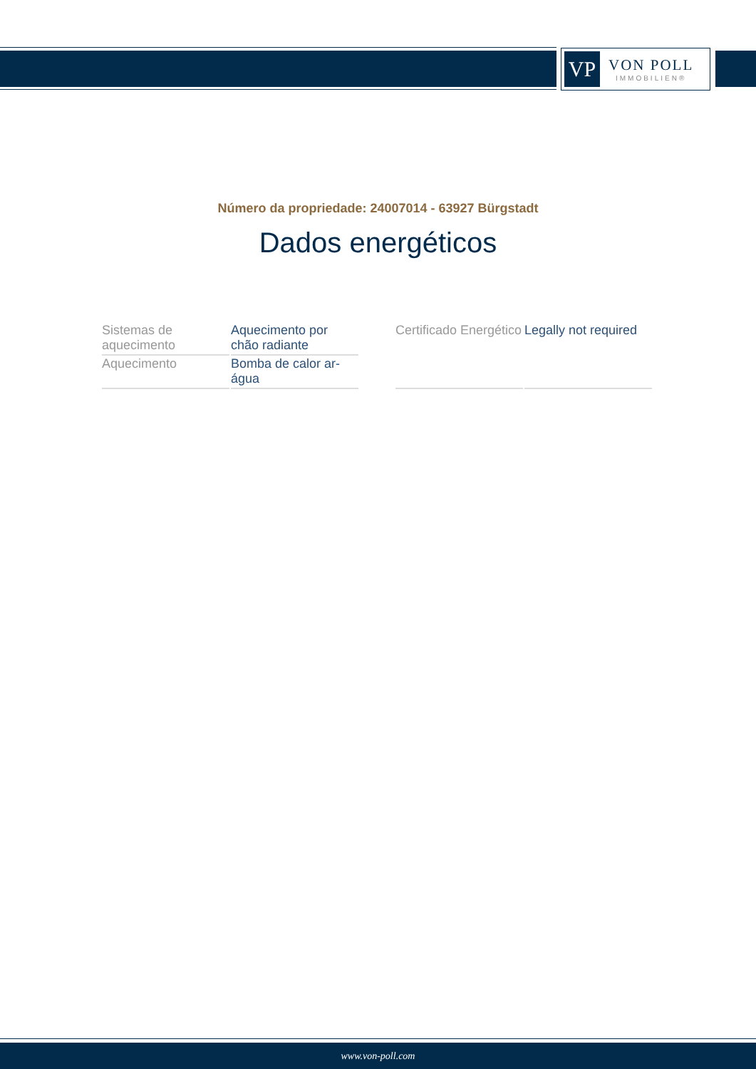VP
VON POLL
IMMOBILIEN®
Número da propriedade: 24007014 - 63927 Bürgstadt
Dados energéticos
| Sistemas de aquecimento | Aquecimento por chão radiante |
| Aquecimento | Bomba de calor ar-água |
| Certificado Energético | Legally not required |
www.von-poll.com